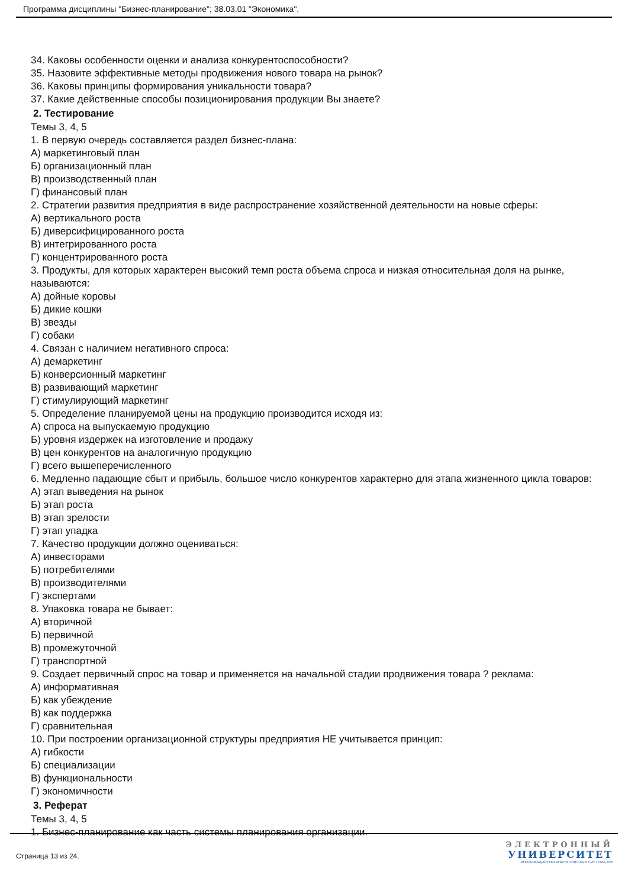Программа дисциплины "Бизнес-планирование"; 38.03.01 "Экономика".
34. Каковы особенности оценки и анализа конкурентоспособности?
35. Назовите эффективные методы продвижения нового товара на рынок?
36. Каковы принципы формирования уникальности товара?
37. Какие действенные способы позиционирования продукции Вы знаете?
2. Тестирование
Темы 3, 4, 5
1. В первую очередь составляется раздел бизнес-плана:
А) маркетинговый план
Б) организационный план
В) производственный план
Г) финансовый план
2. Стратегии развития предприятия в виде распространение хозяйственной деятельности на новые сферы:
А) вертикального роста
Б) диверсифицированного роста
В) интегрированного роста
Г) концентрированного роста
3. Продукты, для которых характерен высокий темп роста объема спроса и низкая относительная доля на рынке, называются:
А) дойные коровы
Б) дикие кошки
В) звезды
Г) собаки
4. Связан с наличием негативного спроса:
А) демаркетинг
Б) конверсионный маркетинг
В) развивающий маркетинг
Г) стимулирующий маркетинг
5. Определение планируемой цены на продукцию производится исходя из:
А) спроса на выпускаемую продукцию
Б) уровня издержек на изготовление и продажу
В) цен конкурентов на аналогичную продукцию
Г) всего вышеперечисленного
6. Медленно падающие сбыт и прибыль, большое число конкурентов характерно для этапа жизненного цикла товаров:
А) этап выведения на рынок
Б) этап роста
В) этап зрелости
Г) этап упадка
7. Качество продукции должно оцениваться:
А) инвесторами
Б) потребителями
В) производителями
Г) экспертами
8. Упаковка товара не бывает:
А) вторичной
Б) первичной
В) промежуточной
Г) транспортной
9. Создает первичный спрос на товар и применяется на начальной стадии продвижения товара ? реклама:
А) информативная
Б) как убеждение
В) как поддержка
Г) сравнительная
10. При построении организационной структуры предприятия НЕ учитывается принцип:
А) гибкости
Б) специализации
В) функциональности
Г) экономичности
3. Реферат
Темы 3, 4, 5
1. Бизнес-планирование как часть системы планирования организации.
Страница 13 из 24.
ЭЛЕКТРОННЫЙ
УНИВЕРСИТЕТ
ИНФОРМАЦИОННО-АНАЛИТИЧЕСКАЯ СИСТЕМА КФУ